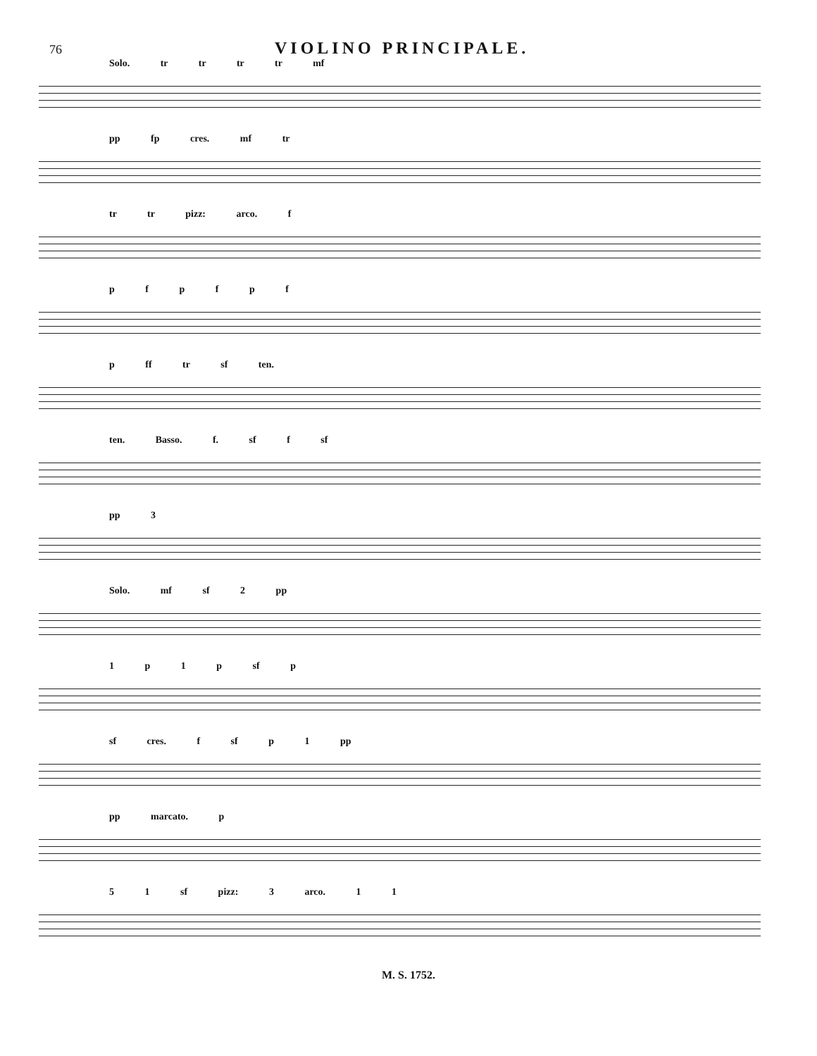76
VIOLINO PRINCIPALE.
Solo. tr tr tr tr mf
pp fp cres. mf tr
tr tr pizz: arco. f
p f p f p f
p ff tr sf ten.
ten. Basso. f. sf f sf
pp 3
Solo. mf sf 2 pp
1 p 1 p sf p
sf cres. f sf p 1 pp
pp marcato. p
5 1 sf pizz: 3 arco. 1 1
M. S. 1752.